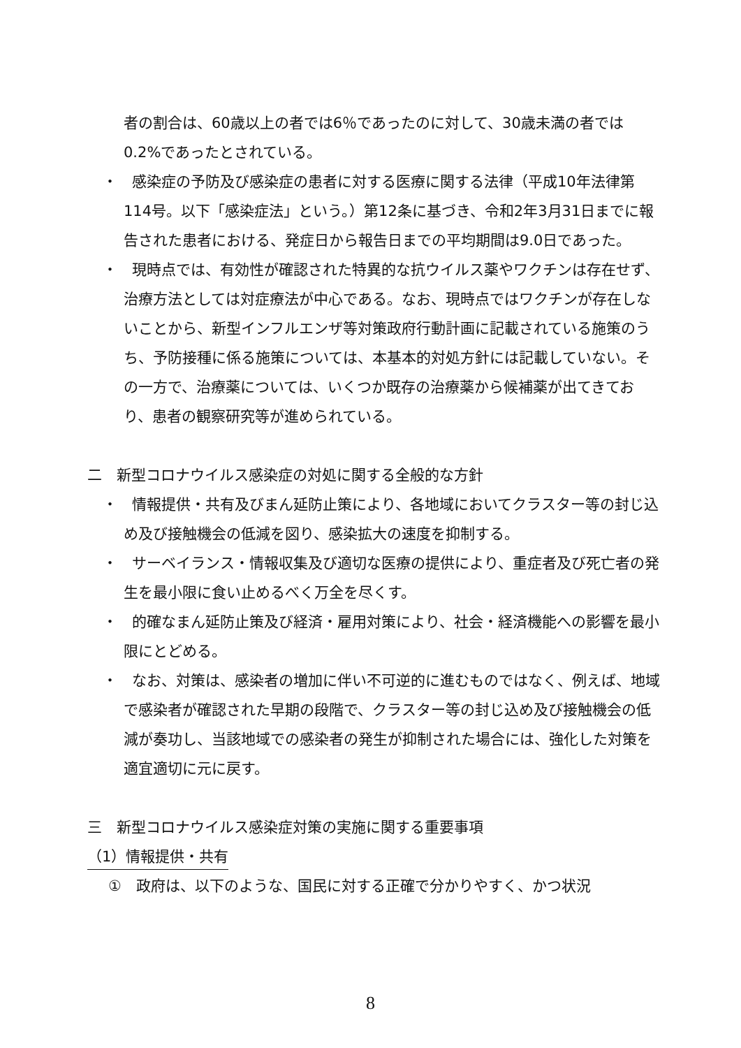者の割合は、60歳以上の者では6％であったのに対して、30歳未満の者では0.2%であったとされている。
・　感染症の予防及び感染症の患者に対する医療に関する法律（平成10年法律第114号。以下「感染症法」という。）第12条に基づき、令和2年3月31日までに報告された患者における、発症日から報告日までの平均期間は9.0日であった。
・　現時点では、有効性が確認された特異的な抗ウイルス薬やワクチンは存在せず、治療方法としては対症療法が中心である。なお、現時点ではワクチンが存在しないことから、新型インフルエンザ等対策政府行動計画に記載されている施策のうち、予防接種に係る施策については、本基本的対処方針には記載していない。その一方で、治療薬については、いくつか既存の治療薬から候補薬が出てきており、患者の観察研究等が進められている。
二　新型コロナウイルス感染症の対処に関する全般的な方針
・　情報提供・共有及びまん延防止策により、各地域においてクラスター等の封じ込め及び接触機会の低減を図り、感染拡大の速度を抑制する。
・　サーベイランス・情報収集及び適切な医療の提供により、重症者及び死亡者の発生を最小限に食い止めるべく万全を尽くす。
・　的確なまん延防止策及び経済・雇用対策により、社会・経済機能への影響を最小限にとどめる。
・　なお、対策は、感染者の増加に伴い不可逆的に進むものではなく、例えば、地域で感染者が確認された早期の段階で、クラスター等の封じ込め及び接触機会の低減が奏功し、当該地域での感染者の発生が抑制された場合には、強化した対策を適宜適切に元に戻す。
三　新型コロナウイルス感染症対策の実施に関する重要事項
（1）情報提供・共有
①　政府は、以下のような、国民に対する正確で分かりやすく、かつ状況
8